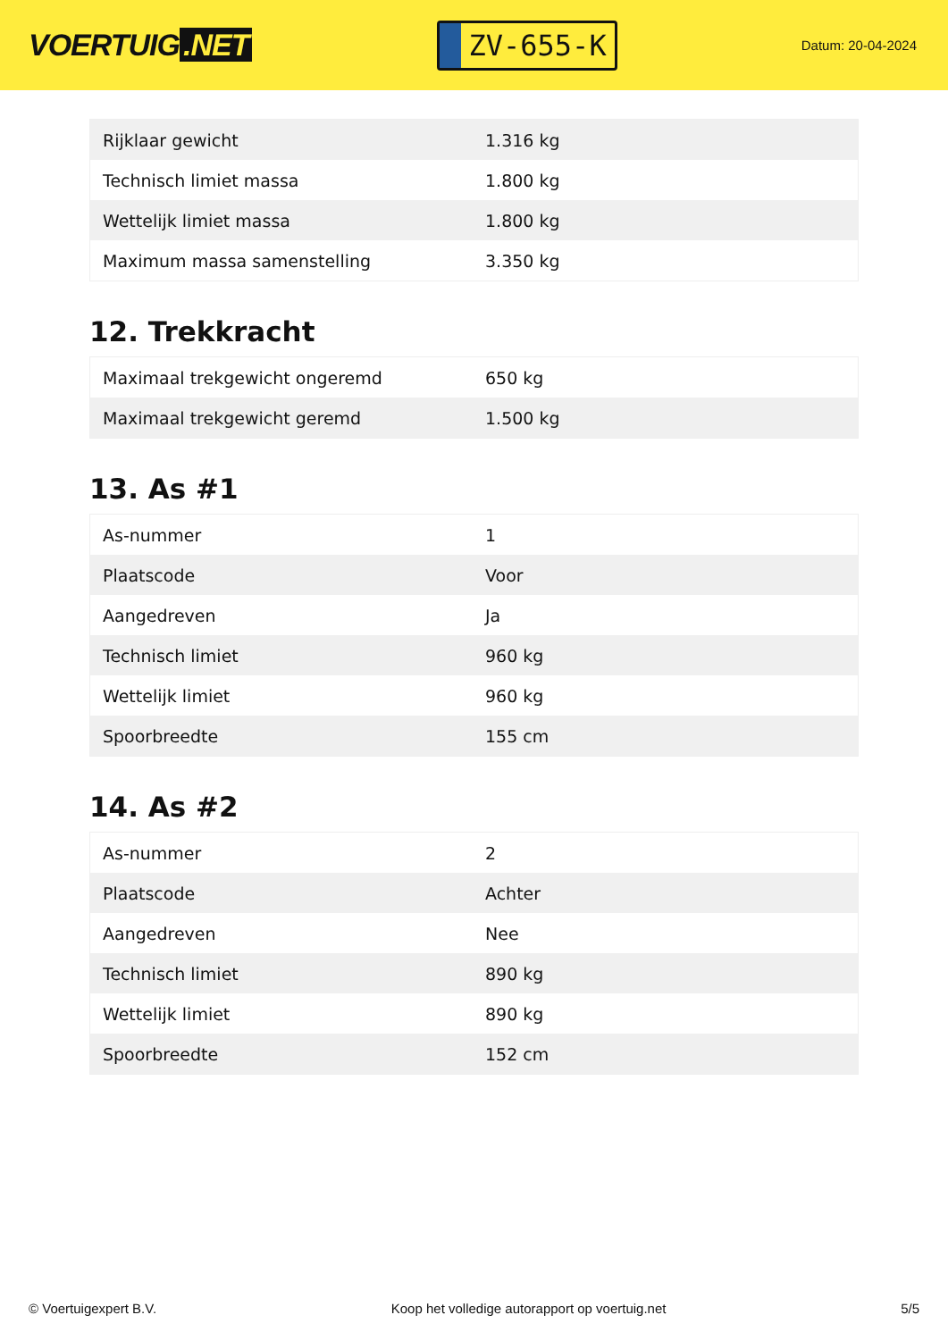VOERTUIG.NET
ZV-655-K
Datum: 20-04-2024
| Rijklaar gewicht | 1.316 kg |
| Technisch limiet massa | 1.800 kg |
| Wettelijk limiet massa | 1.800 kg |
| Maximum massa samenstelling | 3.350 kg |
12. Trekkracht
| Maximaal trekgewicht ongeremd | 650 kg |
| Maximaal trekgewicht geremd | 1.500 kg |
13. As #1
| As-nummer | 1 |
| Plaatscode | Voor |
| Aangedreven | Ja |
| Technisch limiet | 960 kg |
| Wettelijk limiet | 960 kg |
| Spoorbreedte | 155 cm |
14. As #2
| As-nummer | 2 |
| Plaatscode | Achter |
| Aangedreven | Nee |
| Technisch limiet | 890 kg |
| Wettelijk limiet | 890 kg |
| Spoorbreedte | 152 cm |
© Voertuigexpert B.V. Koop het volledige autorapport op voertuig.net 5/5